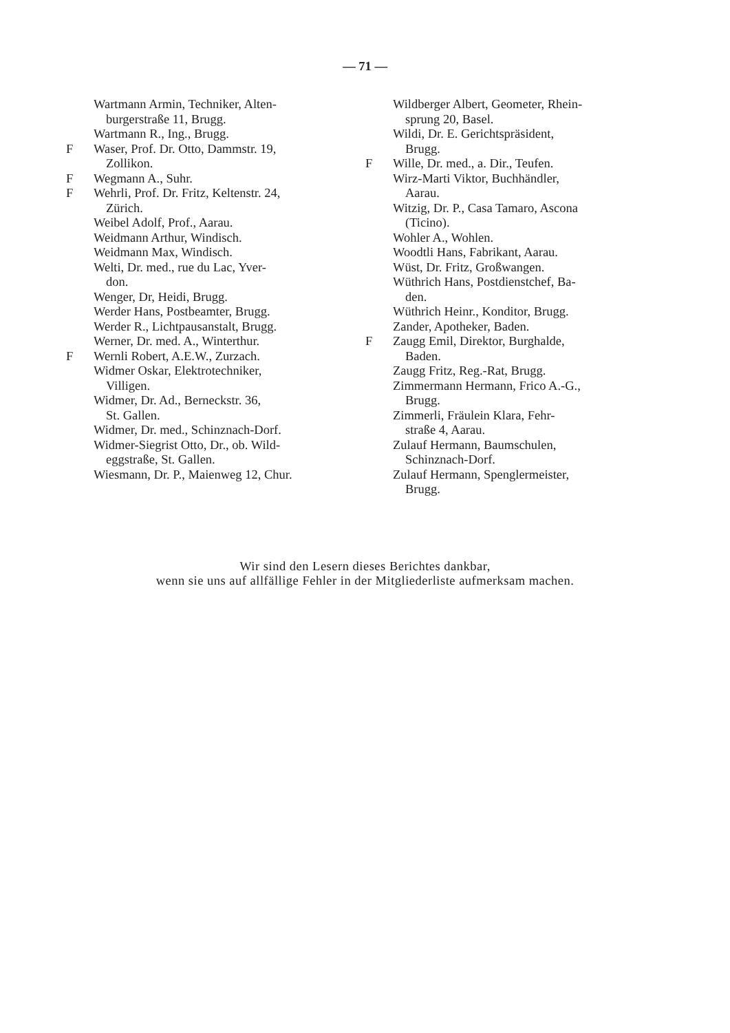— 71 —
Wartmann Armin, Techniker, Alten-
burgerstraße 11, Brugg.
Wartmann R., Ing., Brugg.
F Waser, Prof. Dr. Otto, Dammstr. 19,
Zollikon.
F Wegmann A., Suhr.
F Wehrli, Prof. Dr. Fritz, Keltenstr. 24,
Zürich.
Weibel Adolf, Prof., Aarau.
Weidmann Arthur, Windisch.
Weidmann Max, Windisch.
Welti, Dr. med., rue du Lac, Yver-
don.
Wenger, Dr, Heidi, Brugg.
Werder Hans, Postbeamter, Brugg.
Werder R., Lichtpausanstalt, Brugg.
Werner, Dr. med. A., Winterthur.
F Wernli Robert, A.E.W., Zurzach.
Widmer Oskar, Elektrotechniker,
Villigen.
Widmer, Dr. Ad., Berneckstr. 36,
St. Gallen.
Widmer, Dr. med., Schinznach-Dorf.
Widmer-Siegrist Otto, Dr., ob. Wild-
eggstraße, St. Gallen.
Wiesmann, Dr. P., Maienweg 12, Chur.
Wildberger Albert, Geometer, Rhein-
sprung 20, Basel.
Wildi, Dr. E. Gerichtspräsident,
Brugg.
F Wille, Dr. med., a. Dir., Teufen.
Wirz-Marti Viktor, Buchhändler,
Aarau.
Witzig, Dr. P., Casa Tamaro, Ascona
(Ticino).
Wohler A., Wohlen.
Woodtli Hans, Fabrikant, Aarau.
Wüst, Dr. Fritz, Großwangen.
Wüthrich Hans, Postdienstchef, Ba-
den.
Wüthrich Heinr., Konditor, Brugg.
Zander, Apotheker, Baden.
F Zaugg Emil, Direktor, Burghalde,
Baden.
Zaugg Fritz, Reg.-Rat, Brugg.
Zimmermann Hermann, Frico A.-G.,
Brugg.
Zimmerli, Fräulein Klara, Fehr-
straße 4, Aarau.
Zulauf Hermann, Baumschulen,
Schinznach-Dorf.
Zulauf Hermann, Spenglermeister,
Brugg.
Wir sind den Lesern dieses Berichtes dankbar,
wenn sie uns auf allfällige Fehler in der Mitgliederliste aufmerksam machen.